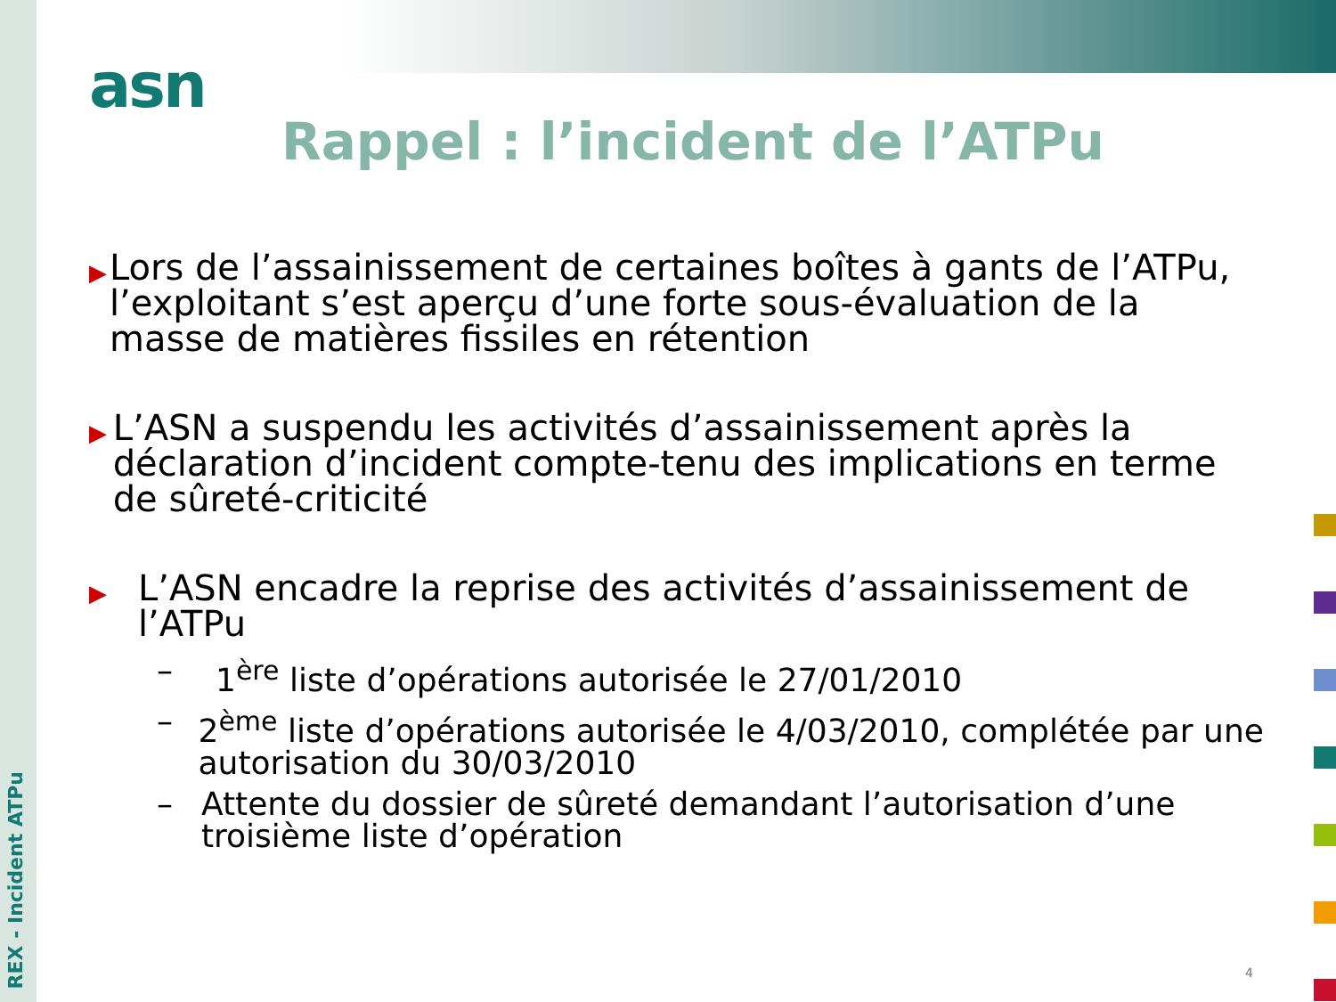asn
Rappel : l’incident de l’ATPu
▶
Lors de l’assainissement de certaines boîtes à gants de l’ATPu, l’exploitant s’est aperçu d’une forte sous-évaluation de la masse de matières fissiles en rétention
▶
L’ASN a suspendu les activités d’assainissement après la déclaration d’incident compte-tenu des implications en terme de sûreté-criticité
▶
L’ASN encadre la reprise des activités d’assainissement de l’ATPu
– 1<sup>ère</sup> liste d’opérations autorisée le 27/01/2010
– 2<sup>ème</sup> liste d’opérations autorisée le 4/03/2010, complétée par une autorisation du 30/03/2010
– Attente du dossier de sûreté demandant l’autorisation d’une troisième liste d’opération
REX - Incident ATPu
4